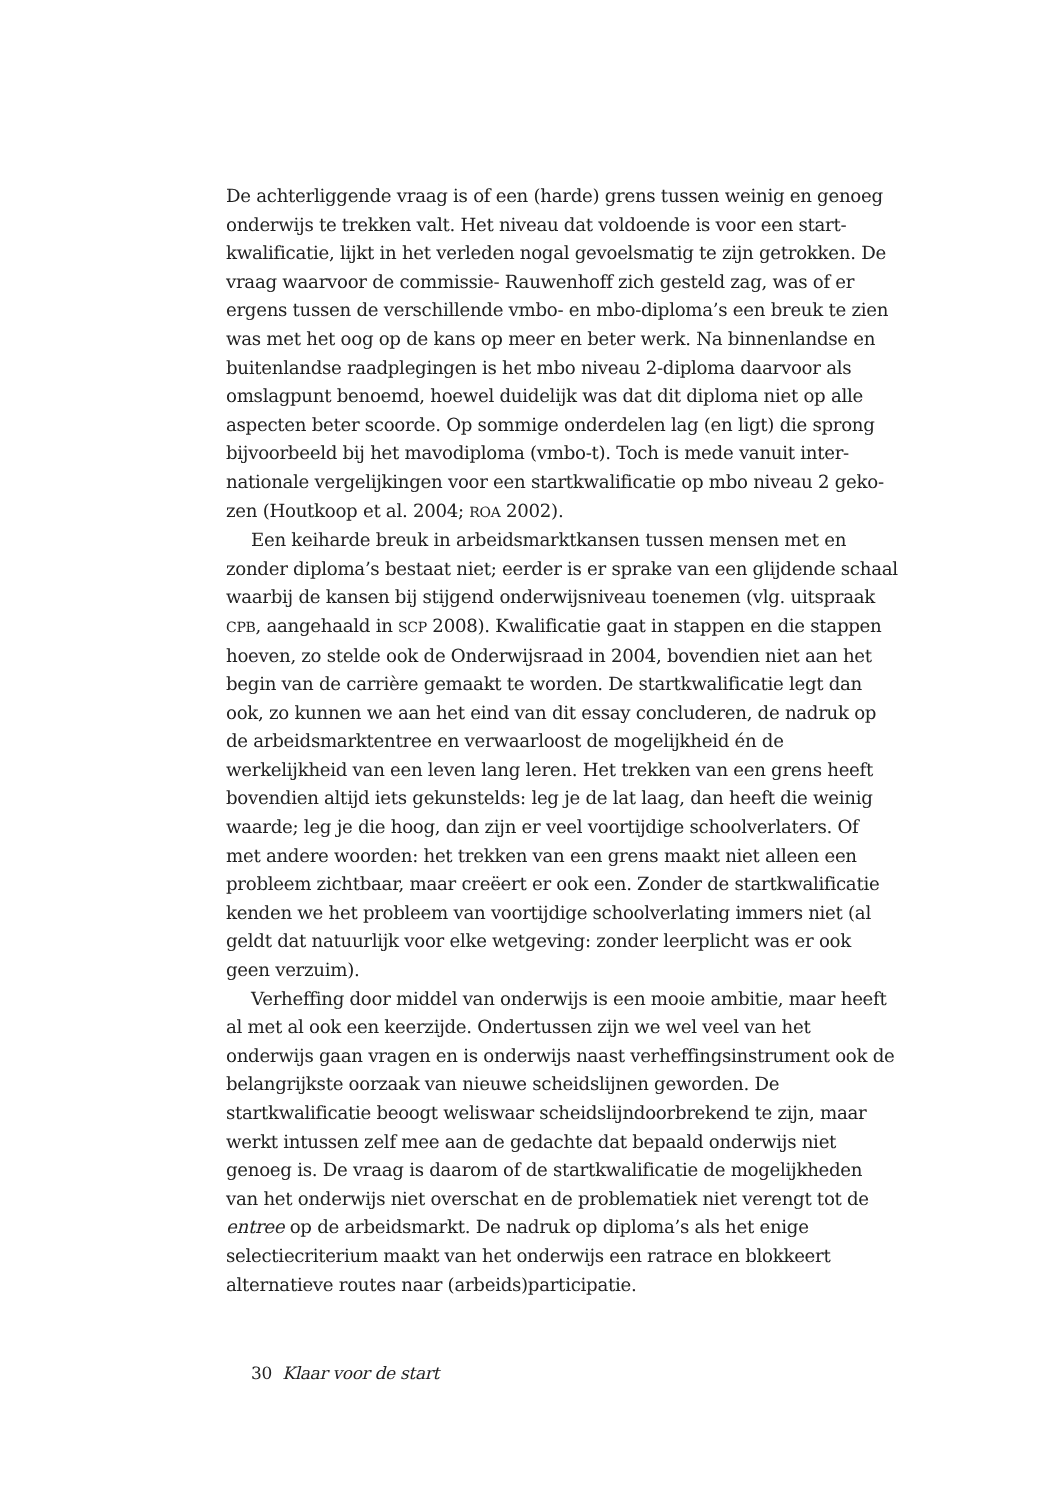De achterliggende vraag is of een (harde) grens tussen weinig en genoeg onderwijs te trekken valt. Het niveau dat voldoende is voor een start­kwalificatie, lijkt in het verleden nogal gevoelsmatig te zijn getrokken. De vraag waarvoor de commissie- Rauwenhoff zich gesteld zag, was of er ergens tussen de verschillende vmbo- en mbo-diploma’s een breuk te zien was met het oog op de kans op meer en beter werk. Na binnenlandse en buitenlandse raadplegingen is het mbo niveau 2-diploma daarvoor als omslagpunt benoemd, hoewel duidelijk was dat dit diploma niet op alle aspecten beter scoorde. Op sommige onderdelen lag (en ligt) die sprong bijvoorbeeld bij het mavodiploma (vmbo-t). Toch is mede vanuit inter­nationale vergelijkingen voor een startkwalificatie op mbo niveau 2 geko­zen (Houtkoop et al. 2004; ROA 2002).
Een keiharde breuk in arbeidsmarktkansen tussen mensen met en zonder diploma’s bestaat niet; eerder is er sprake van een glijdende schaal waarbij de kansen bij stijgend onderwijsniveau toenemen (vlg. uitspraak CPB, aangehaald in SCP 2008). Kwalificatie gaat in stappen en die stappen hoeven, zo stelde ook de Onderwijsraad in 2004, bovendien niet aan het begin van de carrière gemaakt te worden. De startkwalificatie legt dan ook, zo kunnen we aan het eind van dit essay concluderen, de nadruk op de arbeidsmarktentree en verwaarloost de mogelijkheid én de werkelijkheid van een leven lang leren. Het trekken van een grens heeft bovendien altijd iets gekunstelds: leg je de lat laag, dan heeft die weinig waarde; leg je die hoog, dan zijn er veel voortijdige schoolverlaters. Of met andere woorden: het trekken van een grens maakt niet alleen een probleem zichtbaar, maar creëert er ook een. Zonder de startkwalificatie kenden we het probleem van voortijdige schoolverlating immers niet (al geldt dat natuurlijk voor elke wetgeving: zonder leerplicht was er ook geen verzuim).
Verheffing door middel van onderwijs is een mooie ambitie, maar heeft al met al ook een keerzijde. Ondertussen zijn we wel veel van het onderwijs gaan vragen en is onderwijs naast verheffingsinstrument ook de belang­rijkste oorzaak van nieuwe scheidslijnen geworden. De startkwalificatie beoogt weliswaar scheidslijndoorbrekend te zijn, maar werkt intussen zelf mee aan de gedachte dat bepaald onderwijs niet genoeg is. De vraag is daar­om of de startkwalificatie de mogelijkheden van het onderwijs niet over­schat en de problematiek niet verengt tot de entree op de arbeidsmarkt. De nadruk op diploma’s als het enige selectiecriterium maakt van het onder­wijs een ratrace en blokkeert alternatieve routes naar (arbeids)participatie.
30 Klaar voor de start